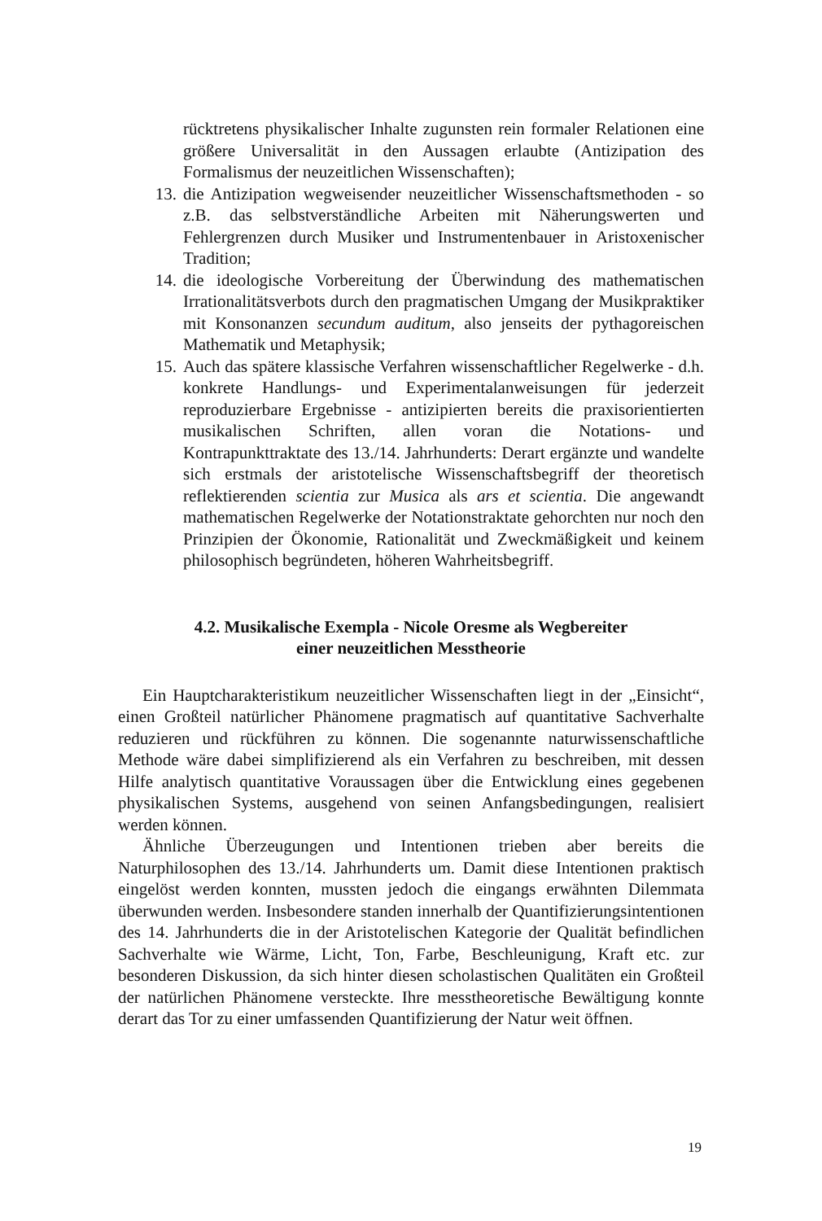rücktretens physikalischer Inhalte zugunsten rein formaler Relationen eine größere Universalität in den Aussagen erlaubte (Antizipation des Formalismus der neuzeitlichen Wissenschaften);
13. die Antizipation wegweisender neuzeitlicher Wissenschaftsmethoden - so z.B. das selbstverständliche Arbeiten mit Näherungswerten und Fehlergrenzen durch Musiker und Instrumentenbauer in Aristoxenischer Tradition;
14. die ideologische Vorbereitung der Überwindung des mathematischen Irrationalitätsverbots durch den pragmatischen Umgang der Musikpraktiker mit Konsonanzen secundum auditum, also jenseits der pythagoreischen Mathematik und Metaphysik;
15. Auch das spätere klassische Verfahren wissenschaftlicher Regelwerke - d.h. konkrete Handlungs- und Experimentalanweisungen für jederzeit reproduzierbare Ergebnisse - antizipierten bereits die praxisorientierten musikalischen Schriften, allen voran die Notations- und Kontrapunkttraktate des 13./14. Jahrhunderts: Derart ergänzte und wandelte sich erstmals der aristotelische Wissenschaftsbegriff der theoretisch reflektierenden scientia zur Musica als ars et scientia. Die angewandt mathematischen Regelwerke der Notationstraktate gehorchten nur noch den Prinzipien der Ökonomie, Rationalität und Zweckmäßigkeit und keinem philosophisch begründeten, höheren Wahrheitsbegriff.
4.2. Musikalische Exempla - Nicole Oresme als Wegbereiter
einer neuzeitlichen Messtheorie
Ein Hauptcharakteristikum neuzeitlicher Wissenschaften liegt in der „Einsicht“, einen Großteil natürlicher Phänomene pragmatisch auf quantitative Sachverhalte reduzieren und rückführen zu können. Die sogenannte naturwissenschaftliche Methode wäre dabei simplifizierend als ein Verfahren zu beschreiben, mit dessen Hilfe analytisch quantitative Voraussagen über die Entwicklung eines gegebenen physikalischen Systems, ausgehend von seinen Anfangsbedingungen, realisiert werden können.
Ähnliche Überzeugungen und Intentionen trieben aber bereits die Naturphilosophen des 13./14. Jahrhunderts um. Damit diese Intentionen praktisch eingelöst werden konnten, mussten jedoch die eingangs erwähnten Dilemmata überwunden werden. Insbesondere standen innerhalb der Quantifizierungsintentionen des 14. Jahrhunderts die in der Aristotelischen Kategorie der Qualität befindlichen Sachverhalte wie Wärme, Licht, Ton, Farbe, Beschleunigung, Kraft etc. zur besonderen Diskussion, da sich hinter diesen scholastischen Qualitäten ein Großteil der natürlichen Phänomene versteckte. Ihre messtheoretische Bewältigung konnte derart das Tor zu einer umfassenden Quantifizierung der Natur weit öffnen.
19